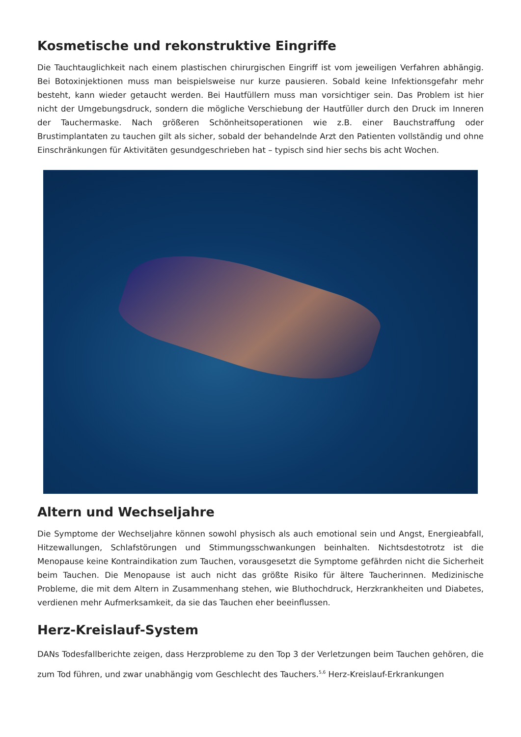Kosmetische und rekonstruktive Eingriffe
Die Tauchtauglichkeit nach einem plastischen chirurgischen Eingriff ist vom jeweiligen Verfahren abhängig. Bei Botoxinjektionen muss man beispielsweise nur kurze pausieren. Sobald keine Infektionsgefahr mehr besteht, kann wieder getaucht werden. Bei Hautfüllern muss man vorsichtiger sein. Das Problem ist hier nicht der Umgebungsdruck, sondern die mögliche Verschiebung der Hautfüller durch den Druck im Inneren der Tauchermaske. Nach größeren Schönheitsoperationen wie z.B. einer Bauchstraffung oder Brustimplantaten zu tauchen gilt als sicher, sobald der behandelnde Arzt den Patienten vollständig und ohne Einschränkungen für Aktivitäten gesundgeschrieben hat – typisch sind hier sechs bis acht Wochen.
Altern und Wechseljahre
Die Symptome der Wechseljahre können sowohl physisch als auch emotional sein und Angst, Energieabfall, Hitzewallungen, Schlafstörungen und Stimmungsschwankungen beinhalten. Nichtsdestotrotz ist die Menopause keine Kontraindikation zum Tauchen, vorausgesetzt die Symptome gefährden nicht die Sicherheit beim Tauchen. Die Menopause ist auch nicht das größte Risiko für ältere Taucherinnen. Medizinische Probleme, die mit dem Altern in Zusammenhang stehen, wie Bluthochdruck, Herzkrankheiten und Diabetes, verdienen mehr Aufmerksamkeit, da sie das Tauchen eher beeinflussen.
Herz-Kreislauf-System
DANs Todesfallberichte zeigen, dass Herzprobleme zu den Top 3 der Verletzungen beim Tauchen gehören, die zum Tod führen, und zwar unabhängig vom Geschlecht des Tauchers.<sup>5,6</sup> Herz-Kreislauf-Erkrankungen